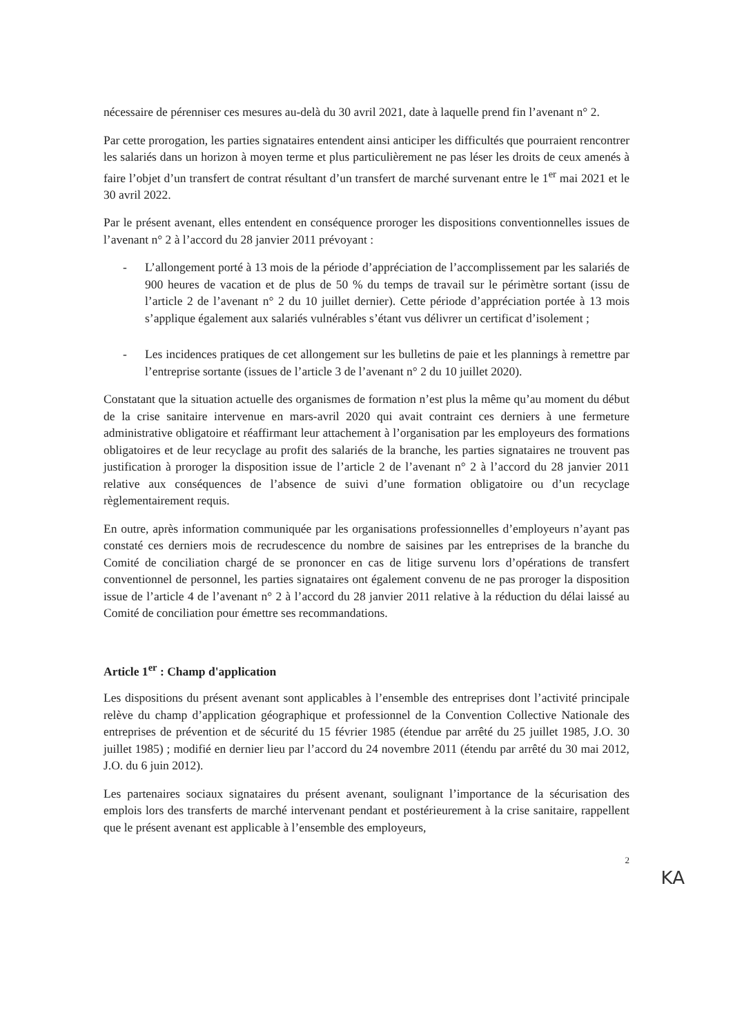nécessaire de pérenniser ces mesures au-delà du 30 avril 2021, date à laquelle prend fin l’avenant n° 2.
Par cette prorogation, les parties signataires entendent ainsi anticiper les difficultés que pourraient rencontrer les salariés dans un horizon à moyen terme et plus particulièrement ne pas léser les droits de ceux amenés à faire l’objet d’un transfert de contrat résultant d’un transfert de marché survenant entre le 1<sup>er</sup> mai 2021 et le 30 avril 2022.
Par le présent avenant, elles entendent en conséquence proroger les dispositions conventionnelles issues de l’avenant n° 2 à l’accord du 28 janvier 2011 prévoyant :
- L’allongement porté à 13 mois de la période d’appréciation de l’accomplissement par les salariés de 900 heures de vacation et de plus de 50 % du temps de travail sur le périmètre sortant (issu de l’article 2 de l’avenant n° 2 du 10 juillet dernier). Cette période d’appréciation portée à 13 mois s’applique également aux salariés vulnérables s’étant vus délivrer un certificat d’isolement ;
- Les incidences pratiques de cet allongement sur les bulletins de paie et les plannings à remettre par l’entreprise sortante (issues de l’article 3 de l’avenant n° 2 du 10 juillet 2020).
Constatant que la situation actuelle des organismes de formation n’est plus la même qu’au moment du début de la crise sanitaire intervenue en mars-avril 2020 qui avait contraint ces derniers à une fermeture administrative obligatoire et réaffirmant leur attachement à l’organisation par les employeurs des formations obligatoires et de leur recyclage au profit des salariés de la branche, les parties signataires ne trouvent pas justification à proroger la disposition issue de l’article 2 de l’avenant n° 2 à l’accord du 28 janvier 2011 relative aux conséquences de l’absence de suivi d’une formation obligatoire ou d’un recyclage règlementairement requis.
En outre, après information communiquée par les organisations professionnelles d’employeurs n’ayant pas constaté ces derniers mois de recrudescence du nombre de saisines par les entreprises de la branche du Comité de conciliation chargé de se prononcer en cas de litige survenu lors d’opérations de transfert conventionnel de personnel, les parties signataires ont également convenu de ne pas proroger la disposition issue de l’article 4 de l’avenant n° 2 à l’accord du 28 janvier 2011 relative à la réduction du délai laissé au Comité de conciliation pour émettre ses recommandations.
Article 1<sup>er</sup> : Champ d'application
Les dispositions du présent avenant sont applicables à l’ensemble des entreprises dont l’activité principale relève du champ d’application géographique et professionnel de la Convention Collective Nationale des entreprises de prévention et de sécurité du 15 février 1985 (étendue par arrêté du 25 juillet 1985, J.O. 30 juillet 1985) ; modifié en dernier lieu par l’accord du 24 novembre 2011 (étendu par arrêté du 30 mai 2012, J.O. du 6 juin 2012).
Les partenaires sociaux signataires du présent avenant, soulignant l’importance de la sécurisation des emplois lors des transferts de marché intervenant pendant et postérieurement à la crise sanitaire, rappellent que le présent avenant est applicable à l’ensemble des employeurs,
2
KA